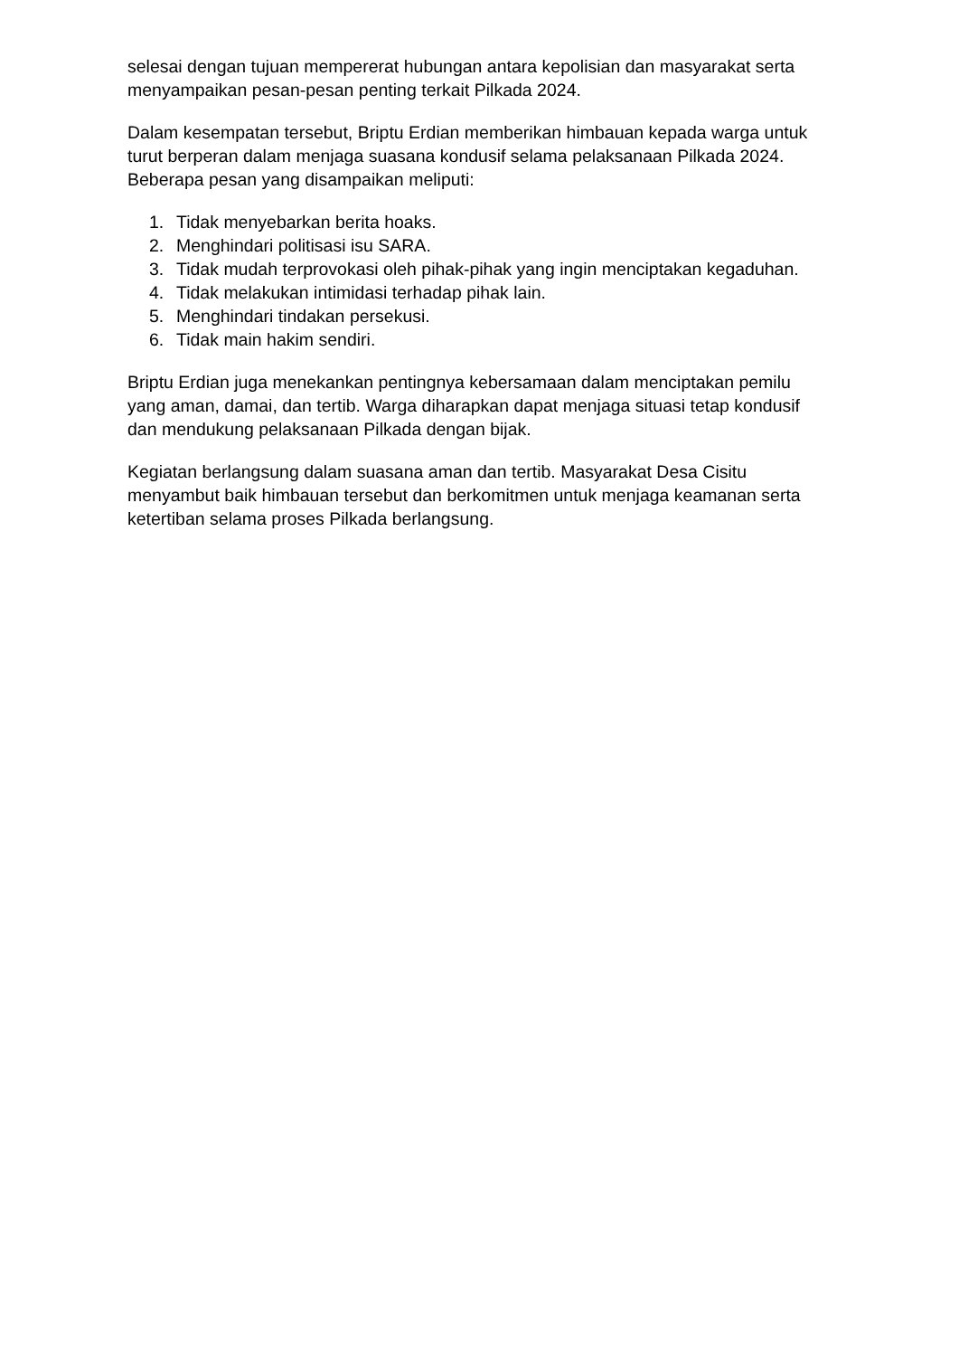selesai dengan tujuan mempererat hubungan antara kepolisian dan masyarakat serta menyampaikan pesan-pesan penting terkait Pilkada 2024.
Dalam kesempatan tersebut, Briptu Erdian memberikan himbauan kepada warga untuk turut berperan dalam menjaga suasana kondusif selama pelaksanaan Pilkada 2024. Beberapa pesan yang disampaikan meliputi:
1. Tidak menyebarkan berita hoaks.
2. Menghindari politisasi isu SARA.
3. Tidak mudah terprovokasi oleh pihak-pihak yang ingin menciptakan kegaduhan.
4. Tidak melakukan intimidasi terhadap pihak lain.
5. Menghindari tindakan persekusi.
6. Tidak main hakim sendiri.
Briptu Erdian juga menekankan pentingnya kebersamaan dalam menciptakan pemilu yang aman, damai, dan tertib. Warga diharapkan dapat menjaga situasi tetap kondusif dan mendukung pelaksanaan Pilkada dengan bijak.
Kegiatan berlangsung dalam suasana aman dan tertib. Masyarakat Desa Cisitu menyambut baik himbauan tersebut dan berkomitmen untuk menjaga keamanan serta ketertiban selama proses Pilkada berlangsung.